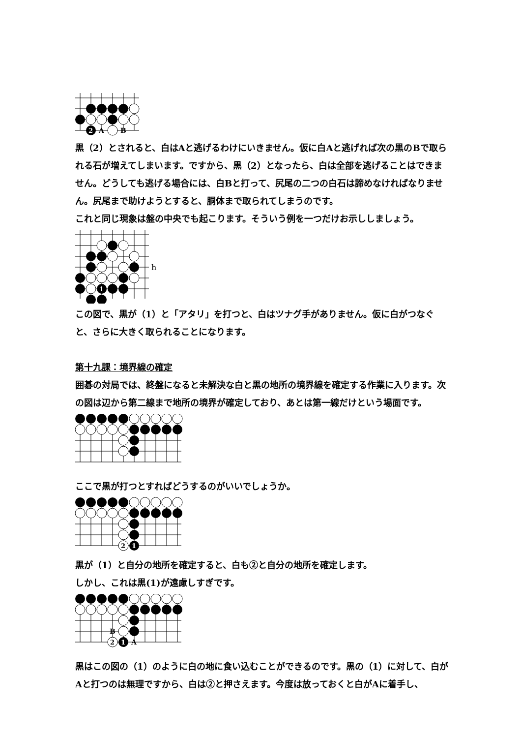2
A
B
黒（2）とされると、白はAと逃げるわけにいきません。仮に白Aと逃げれば次の黒のBで取られる石が増えてしまいます。ですから、黒（2）となったら、白は全部を逃げることはできません。どうしても逃げる場合には、白Bと打って、尻尾の二つの白石は諦めなければなりません。尻尾まで助けようとすると、胴体まで取られてしまうのです。
これと同じ現象は盤の中央でも起こります。そういう例を一つだけお示ししましょう。
1
h
この図で、黒が（1）と「アタリ」を打つと、白はツナグ手がありません。仮に白がつなぐと、さらに大きく取られることになります。
第十九課：境界線の確定
囲碁の対局では、終盤になると未解決な白と黒の地所の境界線を確定する作業に入ります。次の図は辺から第二線まで地所の境界が確定しており、あとは第一線だけという場面です。
ここで黒が打つとすればどうするのがいいでしょうか。
2
1
黒が（1）と自分の地所を確定すると、白も②と自分の地所を確定します。
しかし、これは黒(1)が遠慮しすぎです。
B
2
1
A
黒はこの図の（1）のように白の地に食い込むことができるのです。黒の（1）に対して、白がAと打つのは無理ですから、白は②と押さえます。今度は放っておくと白がAに着手し、